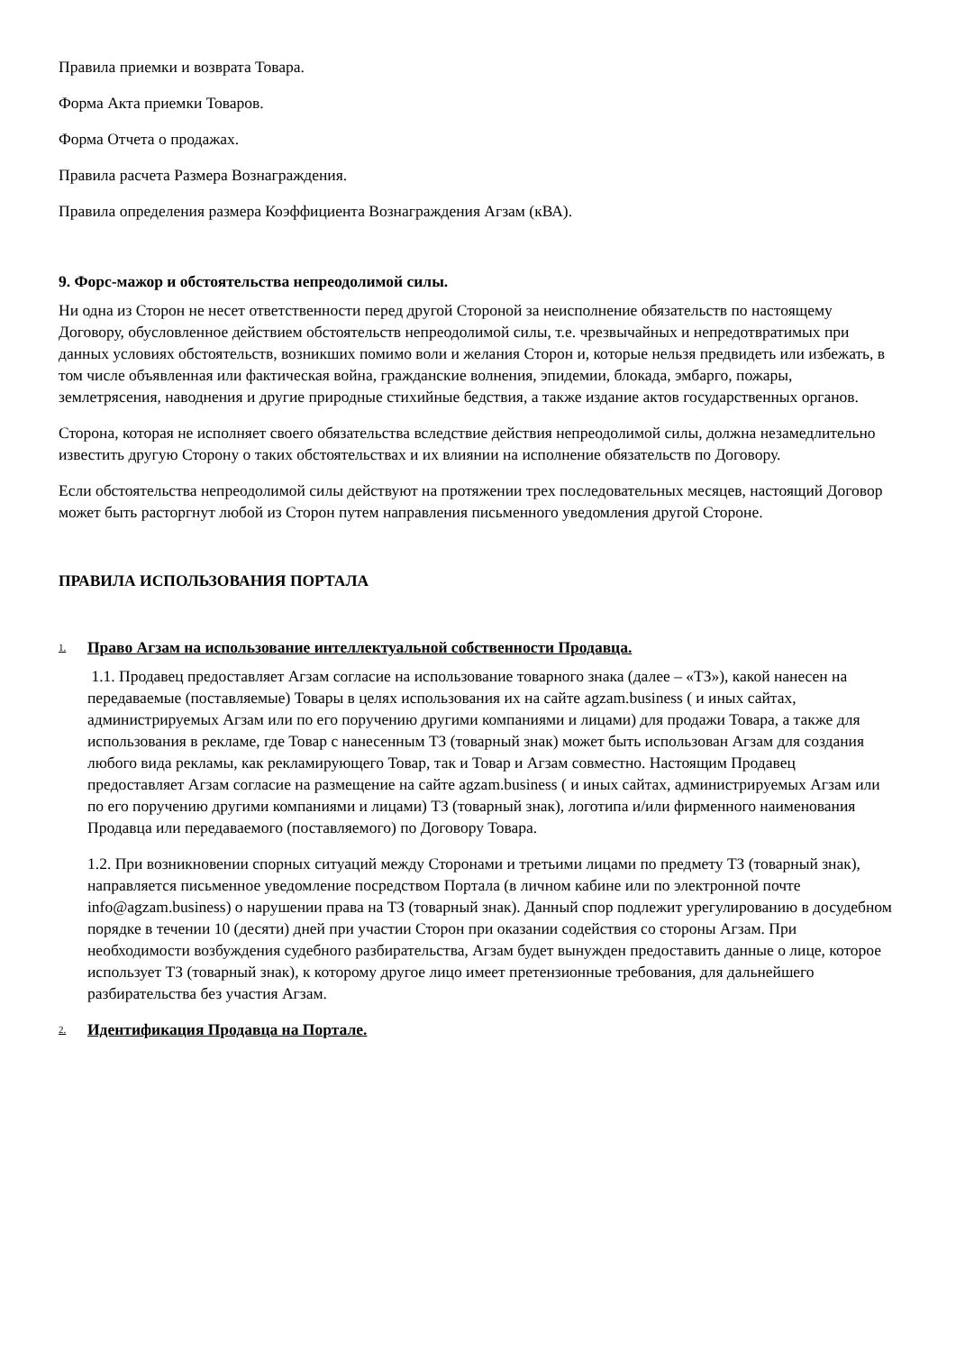Правила приемки и возврата Товара.
Форма Акта приемки Товаров.
Форма Отчета о продажах.
Правила расчета Размера Вознаграждения.
Правила определения размера Коэффициента Вознаграждения Агзам (кВА).
9. Форс-мажор и обстоятельства непреодолимой силы.
Ни одна из Сторон не несет ответственности перед другой Стороной за неисполнение обязательств по настоящему Договору, обусловленное действием обстоятельств непреодолимой силы, т.е. чрезвычайных и непредотвратимых при данных условиях обстоятельств, возникших помимо воли и желания Сторон и, которые нельзя предвидеть или избежать, в том числе объявленная или фактическая война, гражданские волнения, эпидемии, блокада, эмбарго, пожары, землетрясения, наводнения и другие природные стихийные бедствия, а также издание актов государственных органов.
Сторона, которая не исполняет своего обязательства вследствие действия непреодолимой силы, должна незамедлительно известить другую Сторону о таких обстоятельствах и их влиянии на исполнение обязательств по Договору.
Если обстоятельства непреодолимой силы действуют на протяжении трех последовательных месяцев, настоящий Договор может быть расторгнут любой из Сторон путем направления письменного уведомления другой Стороне.
ПРАВИЛА ИСПОЛЬЗОВАНИЯ ПОРТАЛА
1. Право Агзам на использование интеллектуальной собственности Продавца.
1.1. Продавец предоставляет Агзам согласие на использование товарного знака (далее – «ТЗ»), какой нанесен на передаваемые (поставляемые) Товары в целях использования их на сайте agzam.business ( и иных сайтах, администрируемых Агзам или по его поручению другими компаниями и лицами) для продажи Товара, а также для использования в рекламе, где Товар с нанесенным ТЗ (товарный знак) может быть использован Агзам для создания любого вида рекламы, как рекламирующего Товар, так и Товар и Агзам совместно. Настоящим Продавец предоставляет Агзам согласие на размещение на сайте agzam.business ( и иных сайтах, администрируемых Агзам или по его поручению другими компаниями и лицами) ТЗ (товарный знак), логотипа и/или фирменного наименования Продавца или передаваемого (поставляемого) по Договору Товара.
1.2. При возникновении спорных ситуаций между Сторонами и третьими лицами по предмету ТЗ (товарный знак), направляется письменное уведомление посредством Портала (в личном кабине или по электронной почте info@agzam.business) о нарушении права на ТЗ (товарный знак). Данный спор подлежит урегулированию в досудебном порядке в течении 10 (десяти) дней при участии Сторон при оказании содействия со стороны Агзам. При необходимости возбуждения судебного разбирательства, Агзам будет вынужден предоставить данные о лице, которое использует ТЗ (товарный знак), к которому другое лицо имеет претензионные требования, для дальнейшего разбирательства без участия Агзам.
2. Идентификация Продавца на Портале.